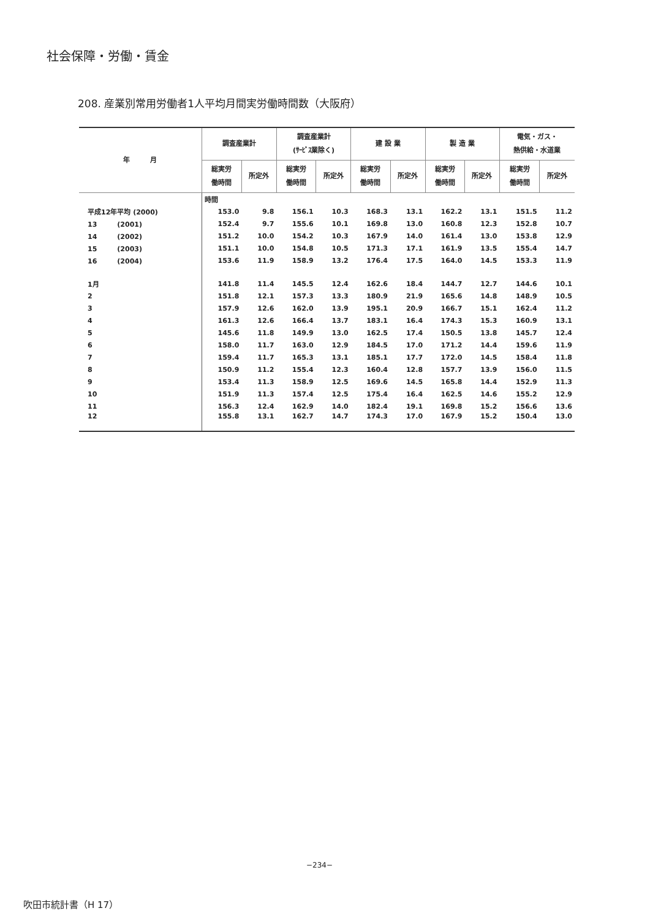社会保障・労働・賃金
208. 産業別常用労働者1人平均月間実労働時間数（大阪府）
| 年 月 | 調査産業計 | | 調査産業計 (ｻｰﾋﾞｽ業除く) | | 建 設 業 | | 製 造 業 | | 電気・ガス・ 熱供給・水道業 | |
| --- | --- | --- | --- | --- | --- | --- | --- | --- | --- | --- |
| | 総実労 働時間 | 所定外 | 総実労 働時間 | 所定外 | 総実労 働時間 | 所定外 | 総実労 働時間 | 所定外 | 総実労 働時間 | 所定外 |
| | 時間 | | | | | | | | | |
| 平成12年平均 (2000) | 153.0 | 9.8 | 156.1 | 10.3 | 168.3 | 13.1 | 162.2 | 13.1 | 151.5 | 11.2 |
| 13 (2001) | 152.4 | 9.7 | 155.6 | 10.1 | 169.8 | 13.0 | 160.8 | 12.3 | 152.8 | 10.7 |
| 14 (2002) | 151.2 | 10.0 | 154.2 | 10.3 | 167.9 | 14.0 | 161.4 | 13.0 | 153.8 | 12.9 |
| 15 (2003) | 151.1 | 10.0 | 154.8 | 10.5 | 171.3 | 17.1 | 161.9 | 13.5 | 155.4 | 14.7 |
| 16 (2004) | 153.6 | 11.9 | 158.9 | 13.2 | 176.4 | 17.5 | 164.0 | 14.5 | 153.3 | 11.9 |
| 1月 | 141.8 | 11.4 | 145.5 | 12.4 | 162.6 | 18.4 | 144.7 | 12.7 | 144.6 | 10.1 |
| 2 | 151.8 | 12.1 | 157.3 | 13.3 | 180.9 | 21.9 | 165.6 | 14.8 | 148.9 | 10.5 |
| 3 | 157.9 | 12.6 | 162.0 | 13.9 | 195.1 | 20.9 | 166.7 | 15.1 | 162.4 | 11.2 |
| 4 | 161.3 | 12.6 | 166.4 | 13.7 | 183.1 | 16.4 | 174.3 | 15.3 | 160.9 | 13.1 |
| 5 | 145.6 | 11.8 | 149.9 | 13.0 | 162.5 | 17.4 | 150.5 | 13.8 | 145.7 | 12.4 |
| 6 | 158.0 | 11.7 | 163.0 | 12.9 | 184.5 | 17.0 | 171.2 | 14.4 | 159.6 | 11.9 |
| 7 | 159.4 | 11.7 | 165.3 | 13.1 | 185.1 | 17.7 | 172.0 | 14.5 | 158.4 | 11.8 |
| 8 | 150.9 | 11.2 | 155.4 | 12.3 | 160.4 | 12.8 | 157.7 | 13.9 | 156.0 | 11.5 |
| 9 | 153.4 | 11.3 | 158.9 | 12.5 | 169.6 | 14.5 | 165.8 | 14.4 | 152.9 | 11.3 |
| 10 | 151.9 | 11.3 | 157.4 | 12.5 | 175.4 | 16.4 | 162.5 | 14.6 | 155.2 | 12.9 |
| 11 | 156.3 | 12.4 | 162.9 | 14.0 | 182.4 | 19.1 | 169.8 | 15.2 | 156.6 | 13.6 |
| 12 | 155.8 | 13.1 | 162.7 | 14.7 | 174.3 | 17.0 | 167.9 | 15.2 | 150.4 | 13.0 |
−234−
吹田市統計書（H 17）